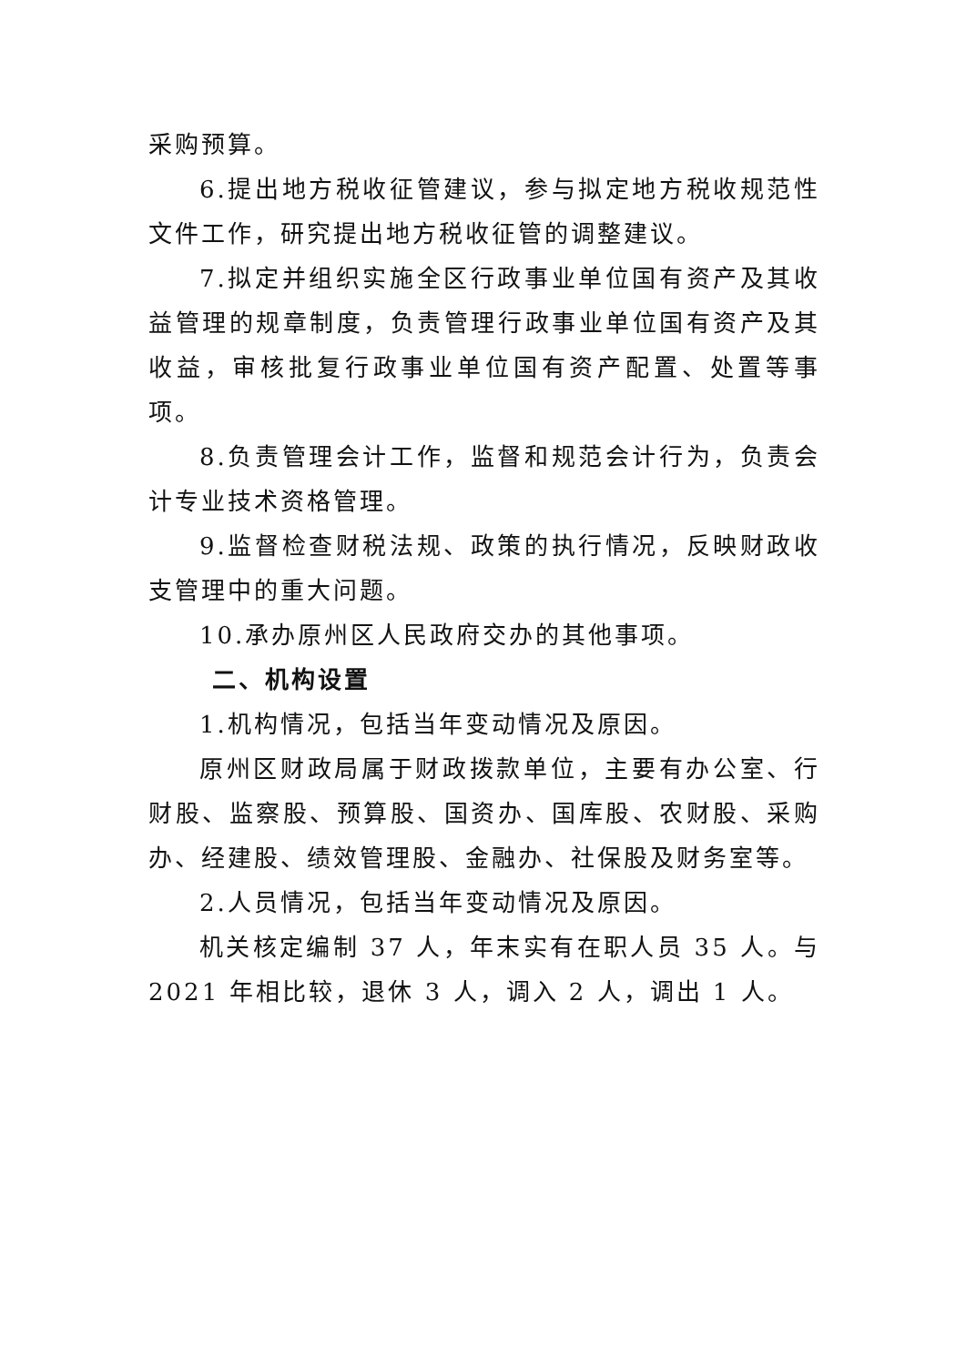采购预算。
6.提出地方税收征管建议，参与拟定地方税收规范性文件工作，研究提出地方税收征管的调整建议。
7.拟定并组织实施全区行政事业单位国有资产及其收益管理的规章制度，负责管理行政事业单位国有资产及其收益，审核批复行政事业单位国有资产配置、处置等事项。
8.负责管理会计工作，监督和规范会计行为，负责会计专业技术资格管理。
9.监督检查财税法规、政策的执行情况，反映财政收支管理中的重大问题。
10.承办原州区人民政府交办的其他事项。
二、机构设置
1.机构情况，包括当年变动情况及原因。
原州区财政局属于财政拨款单位，主要有办公室、行财股、监察股、预算股、国资办、国库股、农财股、采购办、经建股、绩效管理股、金融办、社保股及财务室等。
2.人员情况，包括当年变动情况及原因。
机关核定编制 37 人，年末实有在职人员 35 人。与 2021 年相比较，退休 3 人，调入 2 人，调出 1 人。